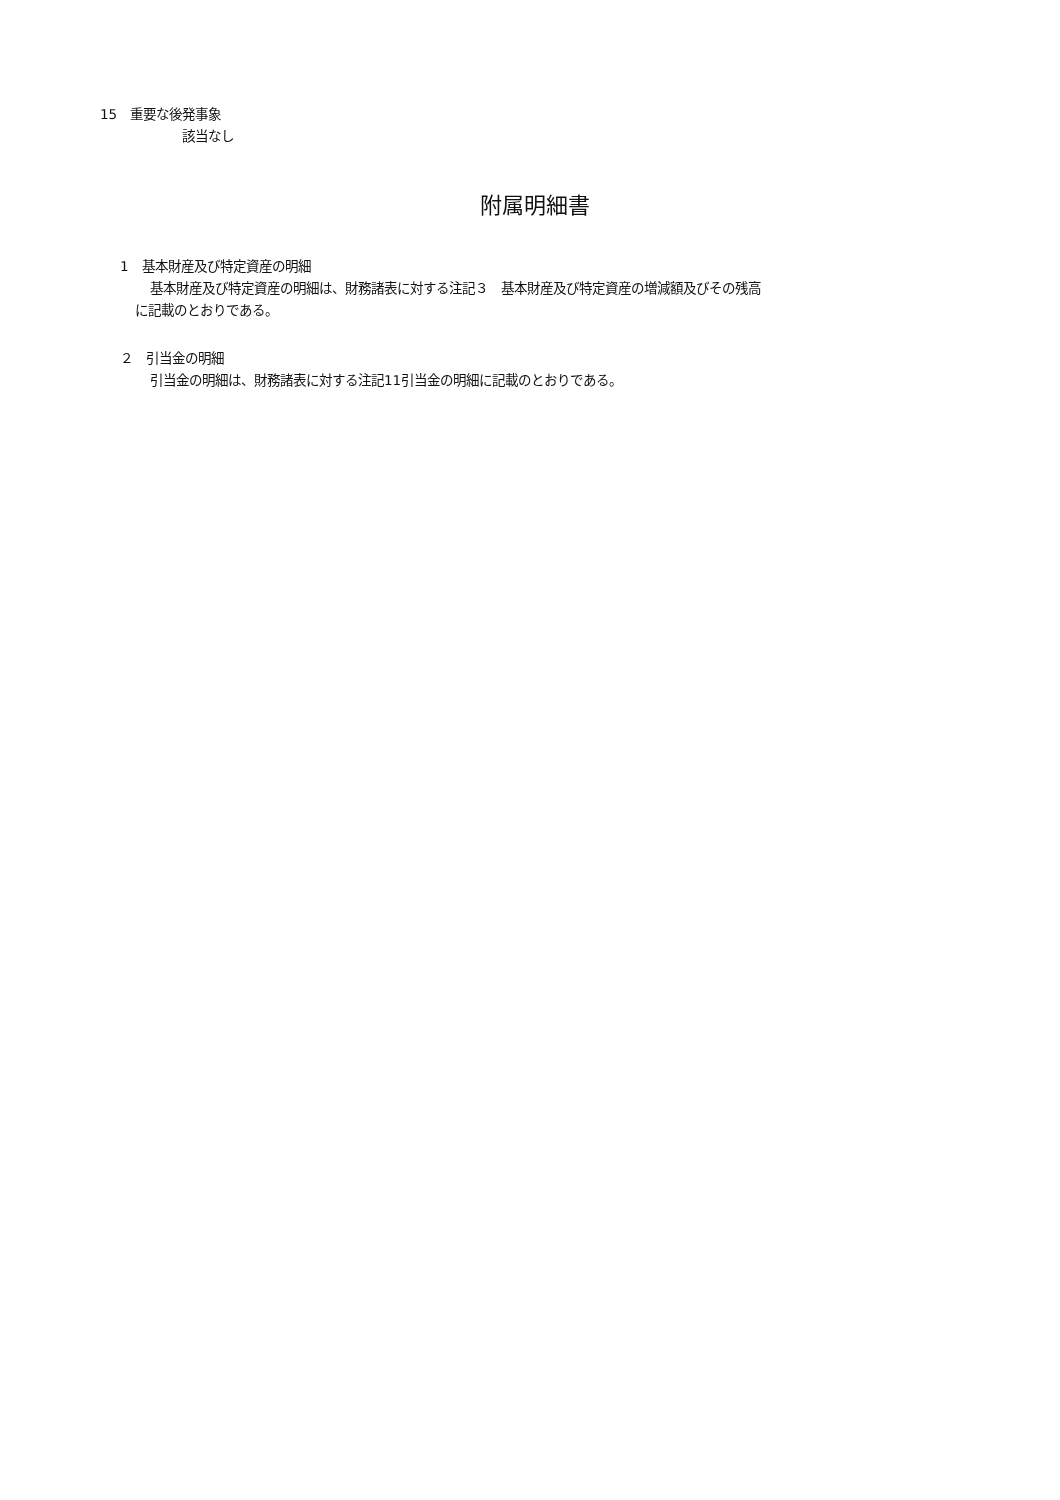15　重要な後発事象
該当なし
附属明細書
1　基本財産及び特定資産の明細
基本財産及び特定資産の明細は、財務諸表に対する注記３　基本財産及び特定資産の増減額及びその残高
に記載のとおりである。
２　引当金の明細
引当金の明細は、財務諸表に対する注記11引当金の明細に記載のとおりである。